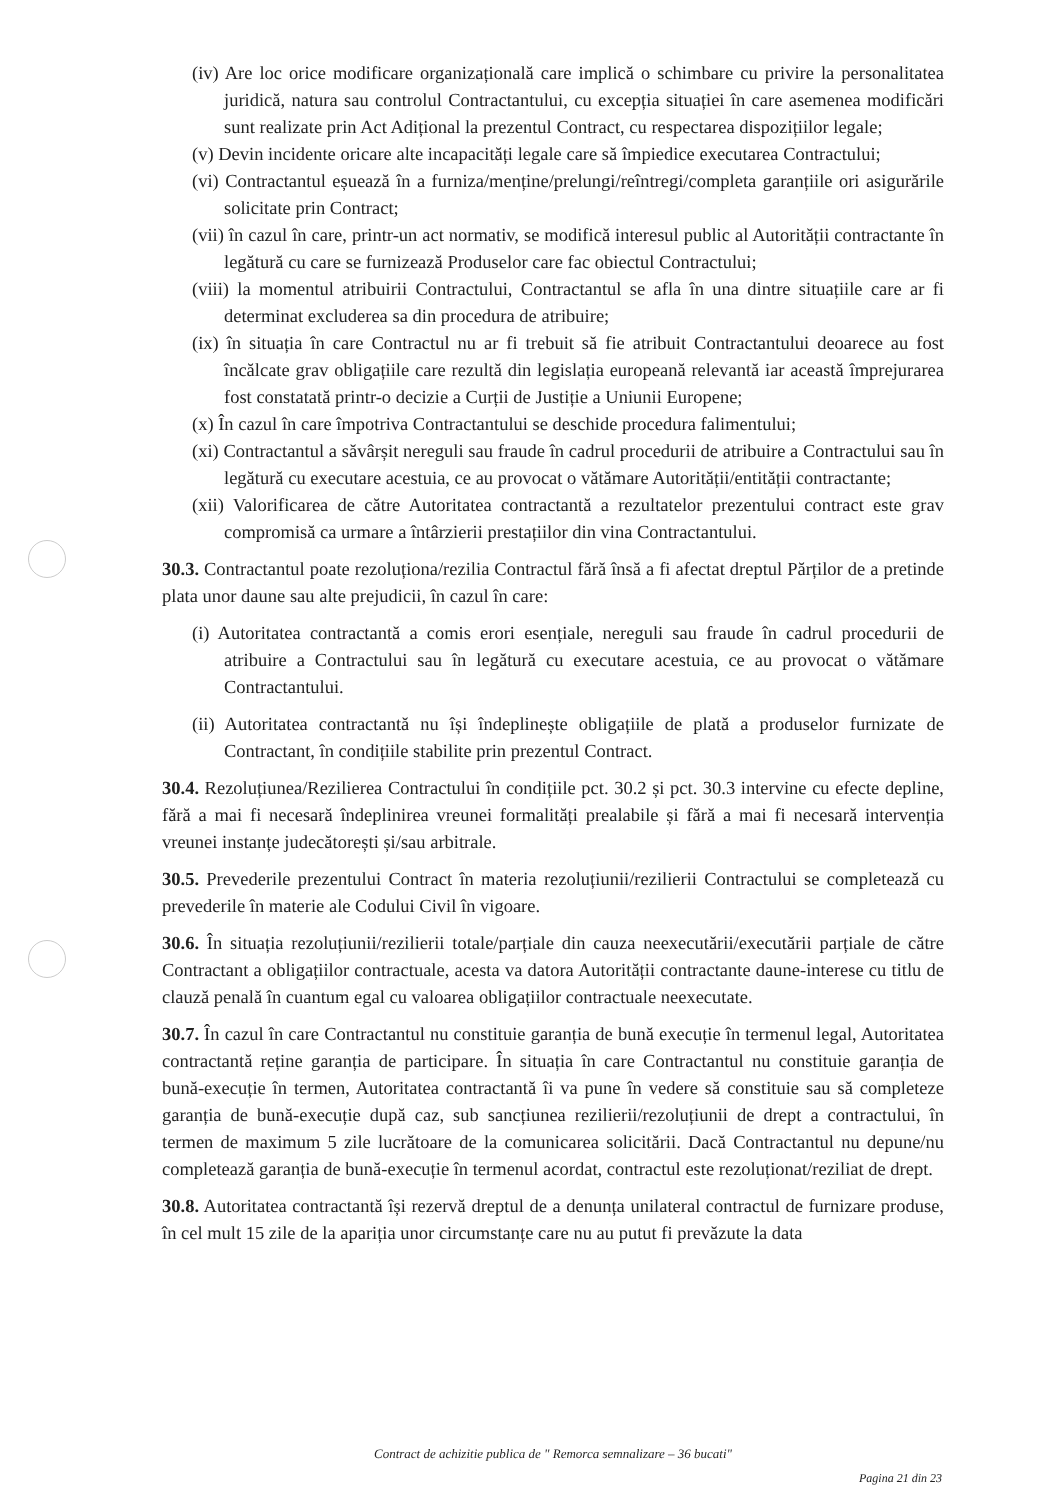(iv) Are loc orice modificare organizațională care implică o schimbare cu privire la personalitatea juridică, natura sau controlul Contractantului, cu excepția situației în care asemenea modificări sunt realizate prin Act Adițional la prezentul Contract, cu respectarea dispozițiilor legale;
(v) Devin incidente oricare alte incapacități legale care să împiedice executarea Contractului;
(vi) Contractantul eșuează în a furniza/menține/prelungi/reîntregi/completa garanțiile ori asigurările solicitate prin Contract;
(vii) în cazul în care, printr-un act normativ, se modifică interesul public al Autorității contractante în legătură cu care se furnizează Produselor care fac obiectul Contractului;
(viii) la momentul atribuirii Contractului, Contractantul se afla în una dintre situațiile care ar fi determinat excluderea sa din procedura de atribuire;
(ix) în situația în care Contractul nu ar fi trebuit să fie atribuit Contractantului deoarece au fost încălcate grav obligațiile care rezultă din legislația europeană relevantă iar această împrejurarea fost constatată printr-o decizie a Curții de Justiție a Uniunii Europene;
(x) În cazul în care împotriva Contractantului se deschide procedura falimentului;
(xi) Contractantul a săvârșit nereguli sau fraude în cadrul procedurii de atribuire a Contractului sau în legătură cu executare acestuia, ce au provocat o vătămare Autorității/entității contractante;
(xii) Valorificarea de către Autoritatea contractantă a rezultatelor prezentului contract este grav compromisă ca urmare a întârzierii prestațiilor din vina Contractantului.
30.3. Contractantul poate rezoluționa/rezilia Contractul fără însă a fi afectat dreptul Părților de a pretinde plata unor daune sau alte prejudicii, în cazul în care:
(i) Autoritatea contractantă a comis erori esențiale, nereguli sau fraude în cadrul procedurii de atribuire a Contractului sau în legătură cu executare acestuia, ce au provocat o vătămare Contractantului.
(ii) Autoritatea contractantă nu își îndeplinește obligațiile de plată a produselor furnizate de Contractant, în condițiile stabilite prin prezentul Contract.
30.4. Rezoluțiunea/Rezilierea Contractului în condițiile pct. 30.2 și pct. 30.3 intervine cu efecte depline, fără a mai fi necesară îndeplinirea vreunei formalități prealabile și fără a mai fi necesară intervenția vreunei instanțe judecătorești și/sau arbitrale.
30.5. Prevederile prezentului Contract în materia rezoluțiunii/rezilierii Contractului se completează cu prevederile în materie ale Codului Civil în vigoare.
30.6. În situația rezoluțiunii/rezilierii totale/parțiale din cauza neexecutării/executării parțiale de către Contractant a obligațiilor contractuale, acesta va datora Autorității contractante daune-interese cu titlu de clauză penală în cuantum egal cu valoarea obligațiilor contractuale neexecutate.
30.7. În cazul în care Contractantul nu constituie garanția de bună execuție în termenul legal, Autoritatea contractantă reține garanția de participare. În situația în care Contractantul nu constituie garanția de bună-execuție în termen, Autoritatea contractantă îi va pune în vedere să constituie sau să completeze garanția de bună-execuție după caz, sub sancțiunea rezilierii/rezoluțiunii de drept a contractului, în termen de maximum 5 zile lucrătoare de la comunicarea solicitării. Dacă Contractantul nu depune/nu completează garanția de bună-execuție în termenul acordat, contractul este rezoluționat/reziliat de drept.
30.8. Autoritatea contractantă își rezervă dreptul de a denunța unilateral contractul de furnizare produse, în cel mult 15 zile de la apariția unor circumstanțe care nu au putut fi prevăzute la data
Contract de achizitie publica de " Remorca semnalizare – 36 bucati"
Pagina 21 din 23